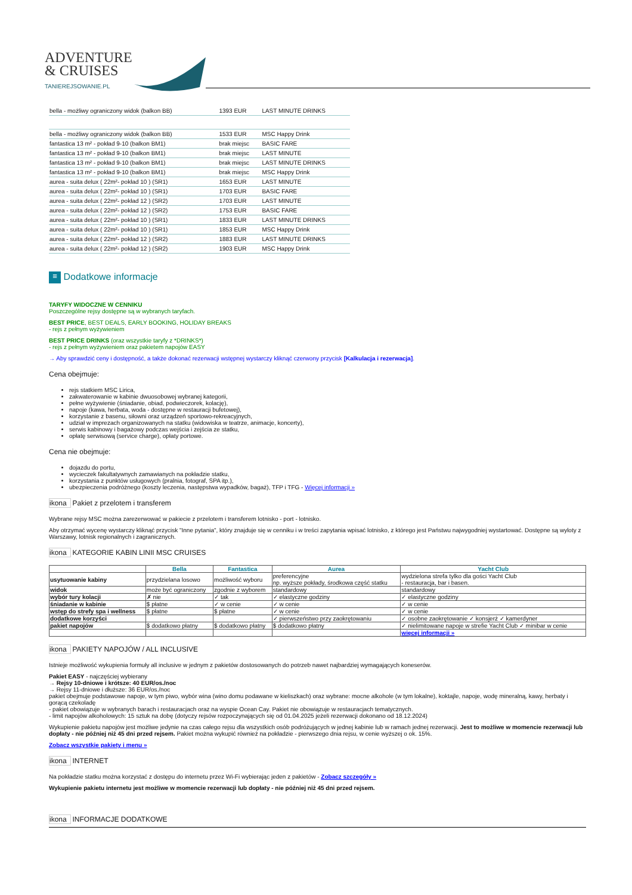ADVENTURE
& CRUISES
TANIEREJSOWANIE.PL
| bella - możliwy ograniczony widok (balkon BB) | 1393 EUR | LAST MINUTE DRINKS |
| bella - możliwy ograniczony widok (balkon BB) | 1533 EUR | MSC Happy Drink |
| fantastica 13 m² - pokład 9-10 (balkon BM1) | brak miejsc | BASIC FARE |
| fantastica 13 m² - pokład 9-10 (balkon BM1) | brak miejsc | LAST MINUTE |
| fantastica 13 m² - pokład 9-10 (balkon BM1) | brak miejsc | LAST MINUTE DRINKS |
| fantastica 13 m² - pokład 9-10 (balkon BM1) | brak miejsc | MSC Happy Drink |
| aurea - suita delux ( 22m²- pokład 10 ) (SR1) | 1653 EUR | LAST MINUTE |
| aurea - suita delux ( 22m²- pokład 10 ) (SR1) | 1703 EUR | BASIC FARE |
| aurea - suita delux ( 22m²- pokład 12 ) (SR2) | 1703 EUR | LAST MINUTE |
| aurea - suita delux ( 22m²- pokład 12 ) (SR2) | 1753 EUR | BASIC FARE |
| aurea - suita delux ( 22m²- pokład 10 ) (SR1) | 1833 EUR | LAST MINUTE DRINKS |
| aurea - suita delux ( 22m²- pokład 10 ) (SR1) | 1853 EUR | MSC Happy Drink |
| aurea - suita delux ( 22m²- pokład 12 ) (SR2) | 1883 EUR | LAST MINUTE DRINKS |
| aurea - suita delux ( 22m²- pokład 12 ) (SR2) | 1903 EUR | MSC Happy Drink |
≡ Dodatkowe informacje
TARYFY WIDOCZNE W CENNIKU
Poszczególne rejsy dostępne są w wybranych taryfach.
BEST PRICE, BEST DEALS, EARLY BOOKING, HOLIDAY BREAKS
- rejs z pełnym wyżywieniem
BEST PRICE DRINKS (oraz wszystkie taryfy z *DRINKS*)
- rejs z pełnym wyżywieniem oraz pakietem napojów EASY
→ Aby sprawdzić ceny i dostępność, a także dokonać rezerwacji wstępnej wystarczy kliknąć czerwony przycisk [Kalkulacja i rezerwacja].
Cena obejmuje:
rejs statkiem MSC Lirica,
zakwaterowanie w kabinie dwuosobowej wybranej kategorii,
pełne wyżywienie (śniadanie, obiad, podwieczorek, kolację),
napoje (kawa, herbata, woda - dostępne w restauracji bufetowej),
korzystanie z basenu, siłowni oraz urządzeń sportowo-rekreacyjnych,
udział w imprezach organizowanych na statku (widowiska w teatrze, animacje, koncerty),
serwis kabinowy i bagażowy podczas wejścia i zejścia ze statku,
opłatę serwisową (service charge), opłaty portowe.
Cena nie obejmuje:
dojazdu do portu,
wycieczek fakultatywnych zamawianych na pokładzie statku,
korzystania z punktów usługowych (pralnia, fotograf, SPA itp.),
ubezpieczenia podróżnego (koszty leczenia, następstwa wypadków, bagaż), TFP i TFG - Więcej informacji »
ikona Pakiet z przelotem i transferem
Wybrane rejsy MSC można zarezerwować w pakiecie z przelotem i transferem lotnisko - port - lotnisko.
Aby otrzymać wycenę wystarczy kliknąć przycisk "Inne pytania", który znajduje się w cenniku i w treści zapytania wpisać lotnisko, z którego jest Państwu najwygodniej wystartować. Dostępne są wyloty z Warszawy, lotnisk regionalnych i zagranicznych.
ikona KATEGORIE KABIN LINII MSC CRUISES
| | Bella | Fantastica | Aurea | Yacht Club |
| --- | --- | --- | --- | --- |
| usytuowanie kabiny | przydzielana losowo | możliwość wyboru | preferencyjne np. wyższe pokłady, środkowa część statku | wydzielona strefa tylko dla gości Yacht Club - restauracja, bar i basen. |
| widok | może być ograniczony | zgodnie z wyborem | standardowy | standardowy |
| wybór tury kolacji | ✗ nie | ✓ tak | ✓ elastyczne godziny | ✓ elastyczne godziny |
| śniadanie w kabinie | $ płatne | ✓ w cenie | ✓ w cenie | ✓ w cenie |
| wstęp do strefy spa i wellness | $ płatne | $ płatne | ✓ w cenie | ✓ w cenie |
| dodatkowe korzyści | | | ✓ pierwszeństwo przy zaokrętowaniu | ✓ osobne zaokrętowanie ✓ konsjerż ✓ kamerdyner |
| pakiet napojów | $ dodatkowo płatny | $ dodatkowo płatny | $ dodatkowo płatny | ✓ nielimitowane napoje w strefie Yacht Club ✓ minibar w cenie |
| | | | | więcej informacji » |
ikona PAKIETY NAPOJÓW / ALL INCLUSIVE
Istnieje możliwość wykupienia formuły all inclusive w jednym z pakietów dostosowanych do potrzeb nawet najbardziej wymagających koneserów.
Pakiet EASY - najczęściej wybierany
→ Rejsy 10-dniowe i krótsze: 40 EUR/os./noc
→ Rejsy 11-dniowe i dłuższe: 36 EUR/os./noc
pakiet obejmuje podstawowe napoje, w tym piwo, wybór wina (wino domu podawane w kieliszkach) oraz wybrane: mocne alkohole (w tym lokalne), koktajle, napoje, wodę mineralną, kawy, herbaty i gorącą czekoladę
- pakiet obowiązuje w wybranych barach i restauracjach oraz na wyspie Ocean Cay. Pakiet nie obowiązuje w restauracjach tematycznych.
- limit napojów alkoholowych: 15 sztuk na dobę (dotyczy rejsów rozpoczynających się od 01.04.2025 jeżeli rezerwacji dokonano od 18.12.2024)
Wykupienie pakietu napojów jest możliwe jedynie na czas całego rejsu dla wszystkich osób podróżujących w jednej kabinie lub w ramach jednej rezerwacji. Jest to możliwe w momencie rezerwacji lub dopłaty - nie później niż 45 dni przed rejsem. Pakiet można wykupić również na pokładzie - pierwszego dnia rejsu, w cenie wyższej o ok. 15%.
Zobacz wszystkie pakiety i menu »
ikona INTERNET
Na pokładzie statku można korzystać z dostępu do internetu przez Wi-Fi wybierając jeden z pakietów - Zobacz szczegóły »
Wykupienie pakietu internetu jest możliwe w momencie rezerwacji lub dopłaty - nie później niż 45 dni przed rejsem.
ikona INFORMACJE DODATKOWE